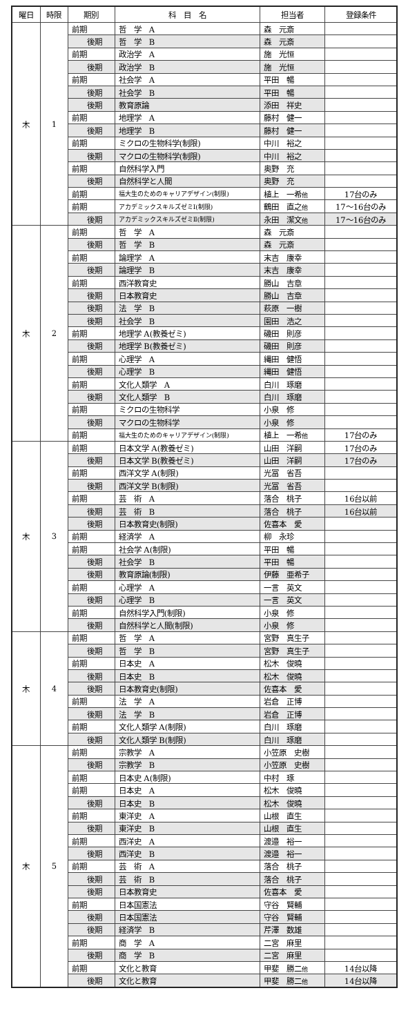| 曜日 | 時限 | 期別 | 科 目 名 | 担当者 | 登録条件 |
| --- | --- | --- | --- | --- | --- |
| 木 | 1 | 前期 | 哲 学 A | 森 元斎 | |
| | | 後期 | 哲 学 B | 森 元斎 | |
| | | 前期 | 政治学 A | 施 光恒 | |
| | | 後期 | 政治学 B | 施 光恒 | |
| | | 前期 | 社会学 A | 平田 暢 | |
| | | 後期 | 社会学 B | 平田 暢 | |
| | | 後期 | 教育原論 | 添田 祥史 | |
| | | 前期 | 地理学 A | 藤村 健一 | |
| | | 後期 | 地理学 B | 藤村 健一 | |
| | | 前期 | ミクロの生物科学(制限) | 中川 裕之 | |
| | | 後期 | マクロの生物科学(制限) | 中川 裕之 | |
| | | 前期 | 自然科学入門 | 奥野 充 | |
| | | 後期 | 自然科学と人間 | 奥野 充 | |
| | | 前期 | 福大生のためのキャリアデザイン(制限) | 植上 一希 他 | 17台のみ |
| | | 前期 | アカデミックスキルズゼミⅠ(制限) | 鶴田 直之 他 | 17～16台のみ |
| | | 後期 | アカデミックスキルズゼミⅡ(制限) | 永田 潔文 他 | 17～16台のみ |
| 木 | 2 | 前期 | 哲 学 A | 森 元斎 | |
| | | 後期 | 哲 学 B | 森 元斎 | |
| | | 前期 | 論理学 A | 末吉 康幸 | |
| | | 後期 | 論理学 B | 末吉 康幸 | |
| | | 前期 | 西洋教育史 | 勝山 吉章 | |
| | | 後期 | 日本教育史 | 勝山 吉章 | |
| | | 後期 | 法 学 B | 萩原 一樹 | |
| | | 後期 | 社会学 B | 園田 浩之 | |
| | | 前期 | 地理学 A(教養ゼミ) | 磯田 則彦 | |
| | | 後期 | 地理学 B(教養ゼミ) | 磯田 則彦 | |
| | | 前期 | 心理学 A | 縄田 健悟 | |
| | | 後期 | 心理学 B | 縄田 健悟 | |
| | | 前期 | 文化人類学 A | 白川 琢磨 | |
| | | 後期 | 文化人類学 B | 白川 琢磨 | |
| | | 前期 | ミクロの生物科学 | 小泉 修 | |
| | | 後期 | マクロの生物科学 | 小泉 修 | |
| | | 前期 | 福大生のためのキャリアデザイン(制限) | 植上 一希 他 | 17台のみ |
| 木 | 3 | 前期 | 日本文学 A(教養ゼミ) | 山田 洋嗣 | 17台のみ |
| | | 後期 | 日本文学 B(教養ゼミ) | 山田 洋嗣 | 17台のみ |
| | | 前期 | 西洋文学 A(制限) | 光冨 省吾 | |
| | | 後期 | 西洋文学 B(制限) | 光冨 省吾 | |
| | | 前期 | 芸 術 A | 落合 桃子 | 16台以前 |
| | | 後期 | 芸 術 B | 落合 桃子 | 16台以前 |
| | | 後期 | 日本教育史(制限) | 佐喜本 愛 | |
| | | 前期 | 経済学 A | 柳 永珍 | |
| | | 前期 | 社会学 A(制限) | 平田 暢 | |
| | | 後期 | 社会学 B | 平田 暢 | |
| | | 後期 | 教育原論(制限) | 伊藤 亜希子 | |
| | | 前期 | 心理学 A | 一言 英文 | |
| | | 後期 | 心理学 B | 一言 英文 | |
| | | 前期 | 自然科学入門(制限) | 小泉 修 | |
| | | 後期 | 自然科学と人間(制限) | 小泉 修 | |
| 木 | 4 | 前期 | 哲 学 A | 宮野 真生子 | |
| | | 後期 | 哲 学 B | 宮野 真生子 | |
| | | 前期 | 日本史 A | 松木 俊曉 | |
| | | 後期 | 日本史 B | 松木 俊曉 | |
| | | 後期 | 日本教育史(制限) | 佐喜本 愛 | |
| | | 前期 | 法 学 A | 岩倉 正博 | |
| | | 後期 | 法 学 B | 岩倉 正博 | |
| | | 前期 | 文化人類学 A(制限) | 白川 琢磨 | |
| | | 後期 | 文化人類学 B(制限) | 白川 琢磨 | |
| 木 | 5 | 前期 | 宗教学 A | 小笠原 史樹 | |
| | | 後期 | 宗教学 B | 小笠原 史樹 | |
| | | 前期 | 日本史 A(制限) | 中村 琢 | |
| | | 前期 | 日本史 A | 松木 俊曉 | |
| | | 後期 | 日本史 B | 松木 俊曉 | |
| | | 前期 | 東洋史 A | 山根 直生 | |
| | | 後期 | 東洋史 B | 山根 直生 | |
| | | 前期 | 西洋史 A | 渡邉 裕一 | |
| | | 後期 | 西洋史 B | 渡邉 裕一 | |
| | | 前期 | 芸 術 A | 落合 桃子 | |
| | | 後期 | 芸 術 B | 落合 桃子 | |
| | | 後期 | 日本教育史 | 佐喜本 愛 | |
| | | 前期 | 日本国憲法 | 守谷 賢輔 | |
| | | 後期 | 日本国憲法 | 守谷 賢輔 | |
| | | 後期 | 経済学 B | 芹澤 数雄 | |
| | | 前期 | 商 学 A | 二宮 麻里 | |
| | | 後期 | 商 学 B | 二宮 麻里 | |
| | | 前期 | 文化と教育 | 甲斐 勝二 他 | 14台以降 |
| | | 後期 | 文化と教育 | 甲斐 勝二 他 | 14台以降 |